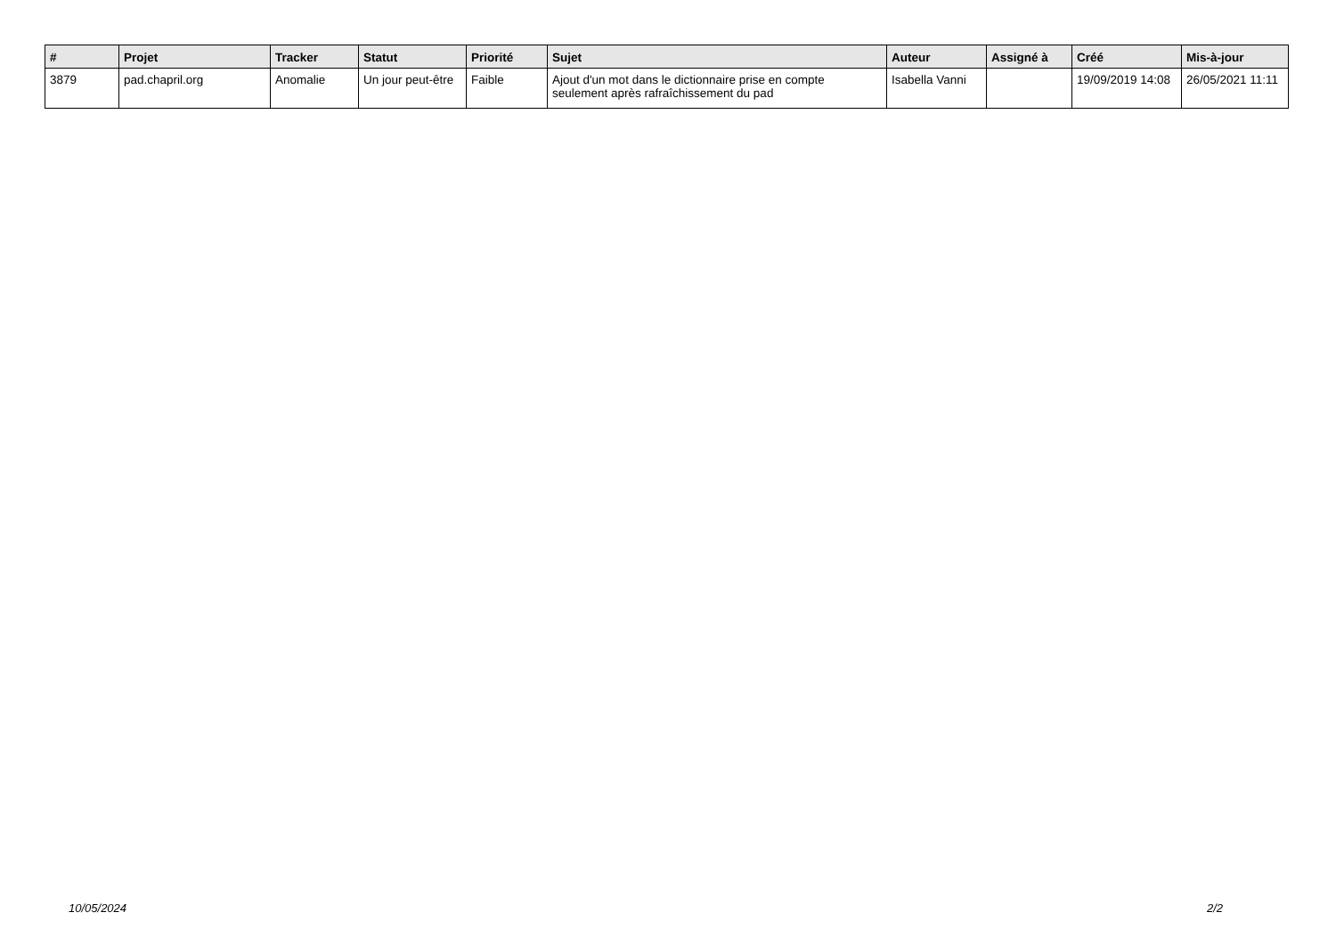| # | Projet | Tracker | Statut | Priorité | Sujet | Auteur | Assigné à | Créé | Mis-à-jour |
| --- | --- | --- | --- | --- | --- | --- | --- | --- | --- |
| 3879 | pad.chapril.org | Anomalie | Un jour peut-être | Faible | Ajout d'un mot dans le dictionnaire prise en compte seulement après rafraîchissement du pad | Isabella Vanni | | 19/09/2019 14:08 | 26/05/2021 11:11 |
10/05/2024 2/2